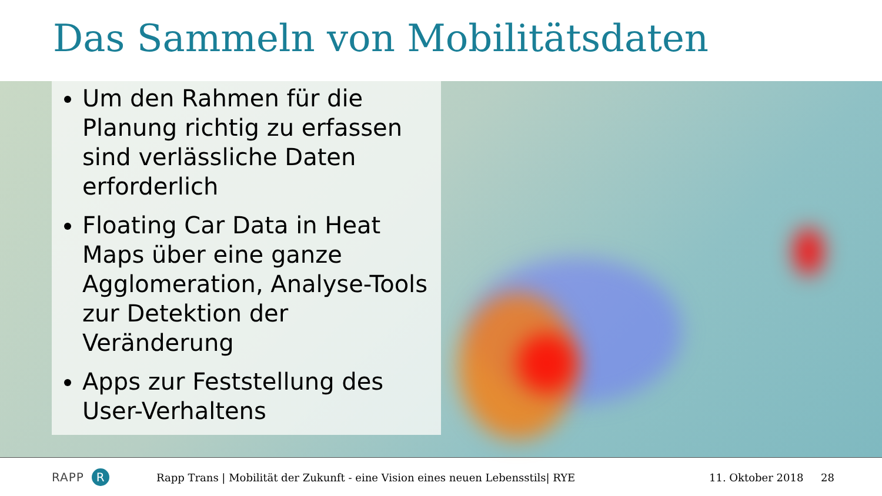Das Sammeln von Mobilitätsdaten
Um den Rahmen für die Planung richtig zu erfassen sind verlässliche Daten erforderlich
Floating Car Data in Heat Maps über eine ganze Agglomeration, Analyse-Tools zur Detektion der Veränderung
Apps zur Feststellung des User-Verhaltens
RAPP R
Rapp Trans | Mobilität der Zukunft - eine Vision eines neuen Lebensstils| RYE 11. Oktober 2018 28